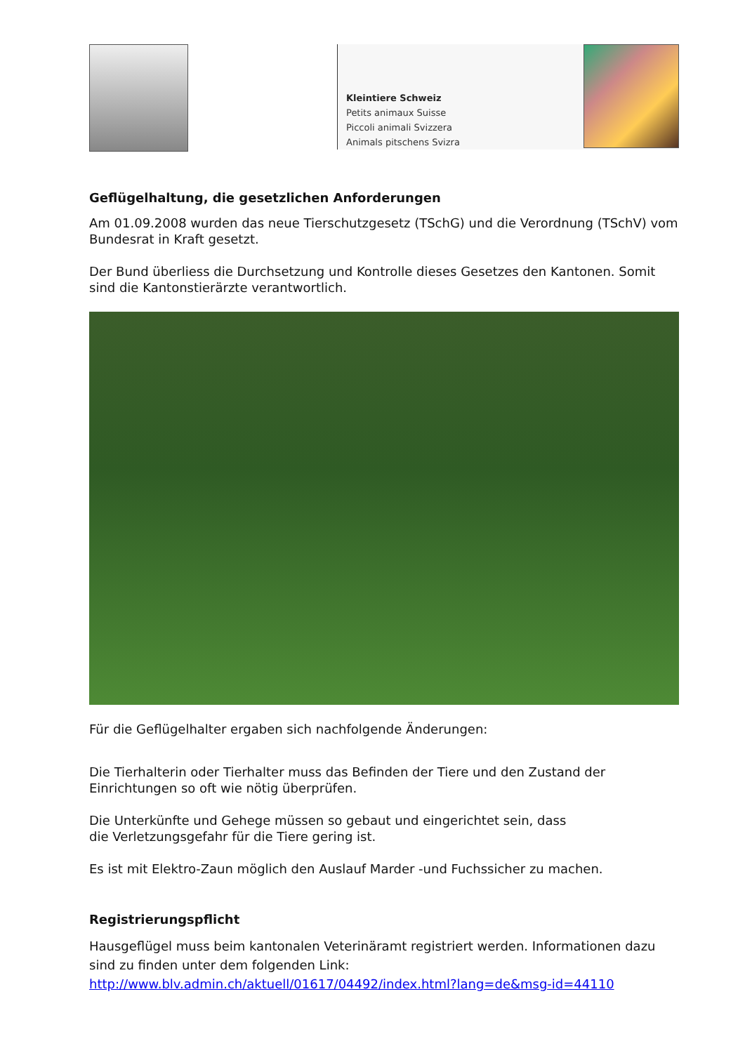Kleintiere Schweiz
Petits animaux Suisse
Piccoli animali Svizzera
Animals pitschens Svizra
Geflügelhaltung, die gesetzlichen Anforderungen
Am 01.09.2008 wurden das neue Tierschutzgesetz (TSchG) und die Verordnung (TSchV) vom Bundesrat in Kraft gesetzt.
Der Bund überliess die Durchsetzung und Kontrolle dieses Gesetzes den Kantonen. Somit sind die Kantonstierärzte verantwortlich.
Für die Geflügelhalter ergaben sich nachfolgende Änderungen:
Die Tierhalterin oder Tierhalter muss das Befinden der Tiere und den Zustand der Einrichtungen so oft wie nötig überprüfen.
Die Unterkünfte und Gehege müssen so gebaut und eingerichtet sein, dass
die Verletzungsgefahr für die Tiere gering ist.
Es ist mit Elektro-Zaun möglich den Auslauf Marder -und Fuchssicher zu machen.
Registrierungspflicht
Hausgeflügel muss beim kantonalen Veterinäramt registriert werden. Informationen dazu sind zu finden unter dem folgenden Link:
http://www.blv.admin.ch/aktuell/01617/04492/index.html?lang=de&msg-id=44110